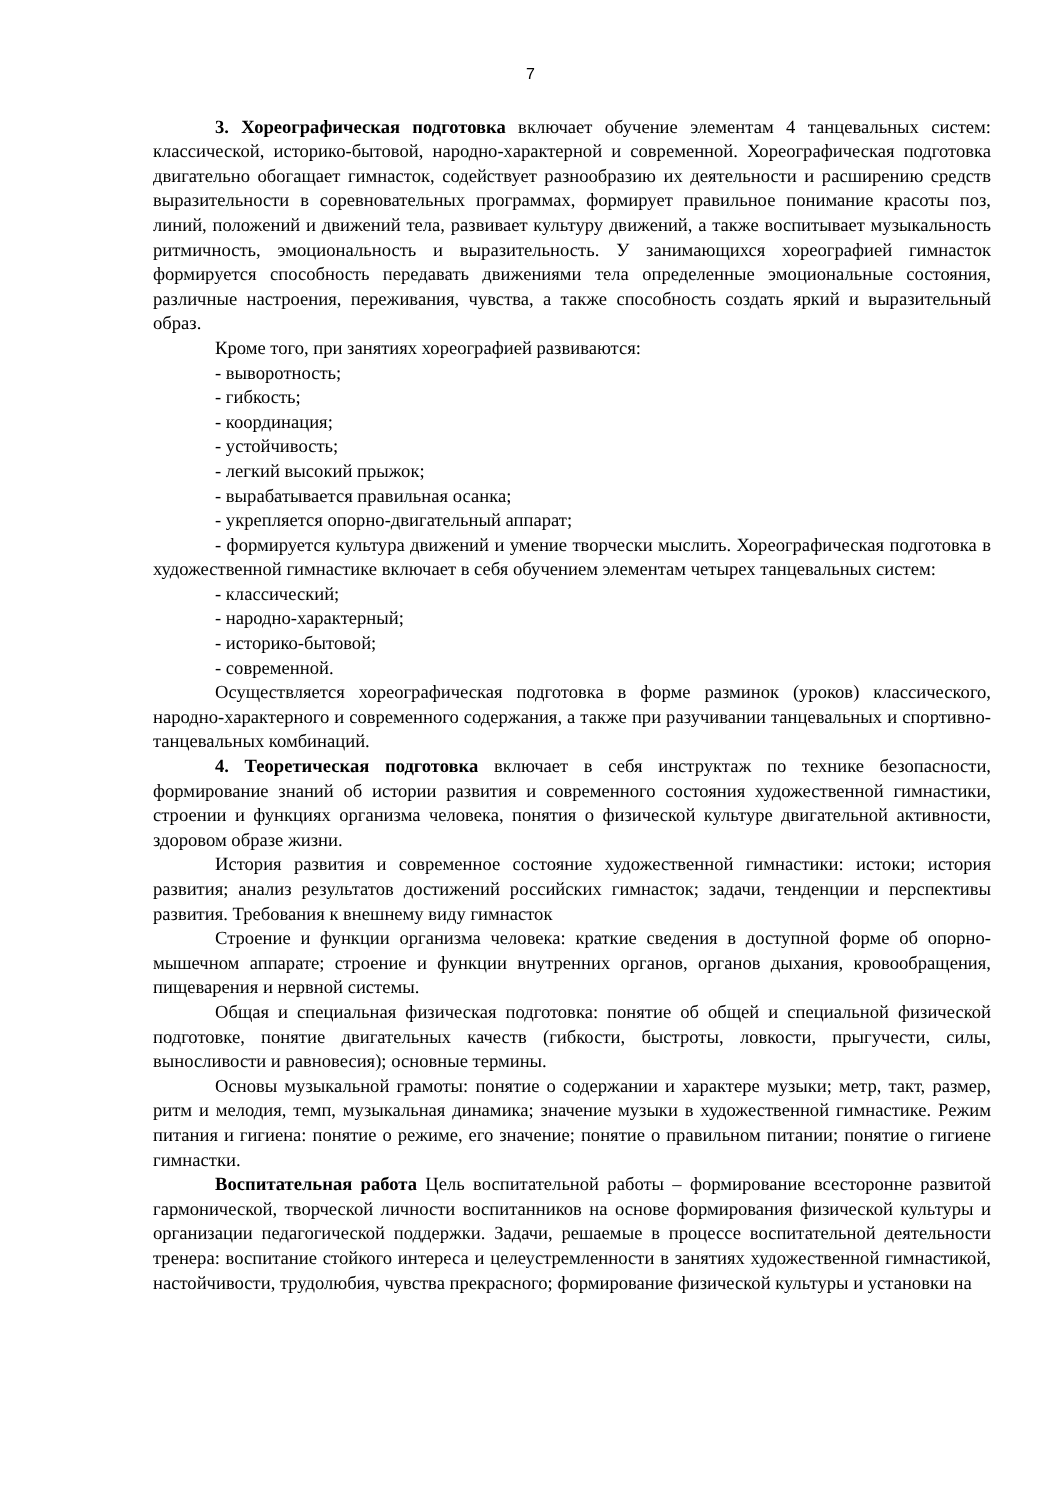7
3. Хореографическая подготовка включает обучение элементам 4 танцевальных систем: классической, историко-бытовой, народно-характерной и современной. Хореографическая подготовка двигательно обогащает гимнасток, содействует разнообразию их деятельности и расширению средств выразительности в соревновательных программах, формирует правильное понимание красоты поз, линий, положений и движений тела, развивает культуру движений, а также воспитывает музыкальность ритмичность, эмоциональность и выразительность. У занимающихся хореографией гимнасток формируется способность передавать движениями тела определенные эмоциональные состояния, различные настроения, переживания, чувства, а также способность создать яркий и выразительный образ.
Кроме того, при занятиях хореографией развиваются:
- выворотность;
- гибкость;
- координация;
- устойчивость;
- легкий высокий прыжок;
- вырабатывается правильная осанка;
- укрепляется опорно-двигательный аппарат;
- формируется культура движений и умение творчески мыслить. Хореографическая подготовка в художественной гимнастике включает в себя обучением элементам четырех танцевальных систем:
- классический;
- народно-характерный;
- историко-бытовой;
- современной.
Осуществляется хореографическая подготовка в форме разминок (уроков) классического, народно-характерного и современного содержания, а также при разучивании танцевальных и спортивно-танцевальных комбинаций.
4. Теоретическая подготовка включает в себя инструктаж по технике безопасности, формирование знаний об истории развития и современного состояния художественной гимнастики, строении и функциях организма человека, понятия о физической культуре двигательной активности, здоровом образе жизни.
История развития и современное состояние художественной гимнастики: истоки; история развития; анализ результатов достижений российских гимнасток; задачи, тенденции и перспективы развития. Требования к внешнему виду гимнасток
Строение и функции организма человека: краткие сведения в доступной форме об опорно-мышечном аппарате; строение и функции внутренних органов, органов дыхания, кровообращения, пищеварения и нервной системы.
Общая и специальная физическая подготовка: понятие об общей и специальной физической подготовке, понятие двигательных качеств (гибкости, быстроты, ловкости, прыгучести, силы, выносливости и равновесия); основные термины.
Основы музыкальной грамоты: понятие о содержании и характере музыки; метр, такт, размер, ритм и мелодия, темп, музыкальная динамика; значение музыки в художественной гимнастике. Режим питания и гигиена: понятие о режиме, его значение; понятие о правильном питании; понятие о гигиене гимнастки.
Воспитательная работа Цель воспитательной работы – формирование всесторонне развитой гармонической, творческой личности воспитанников на основе формирования физической культуры и организации педагогической поддержки. Задачи, решаемые в процессе воспитательной деятельности тренера: воспитание стойкого интереса и целеустремленности в занятиях художественной гимнастикой, настойчивости, трудолюбия, чувства прекрасного; формирование физической культуры и установки на